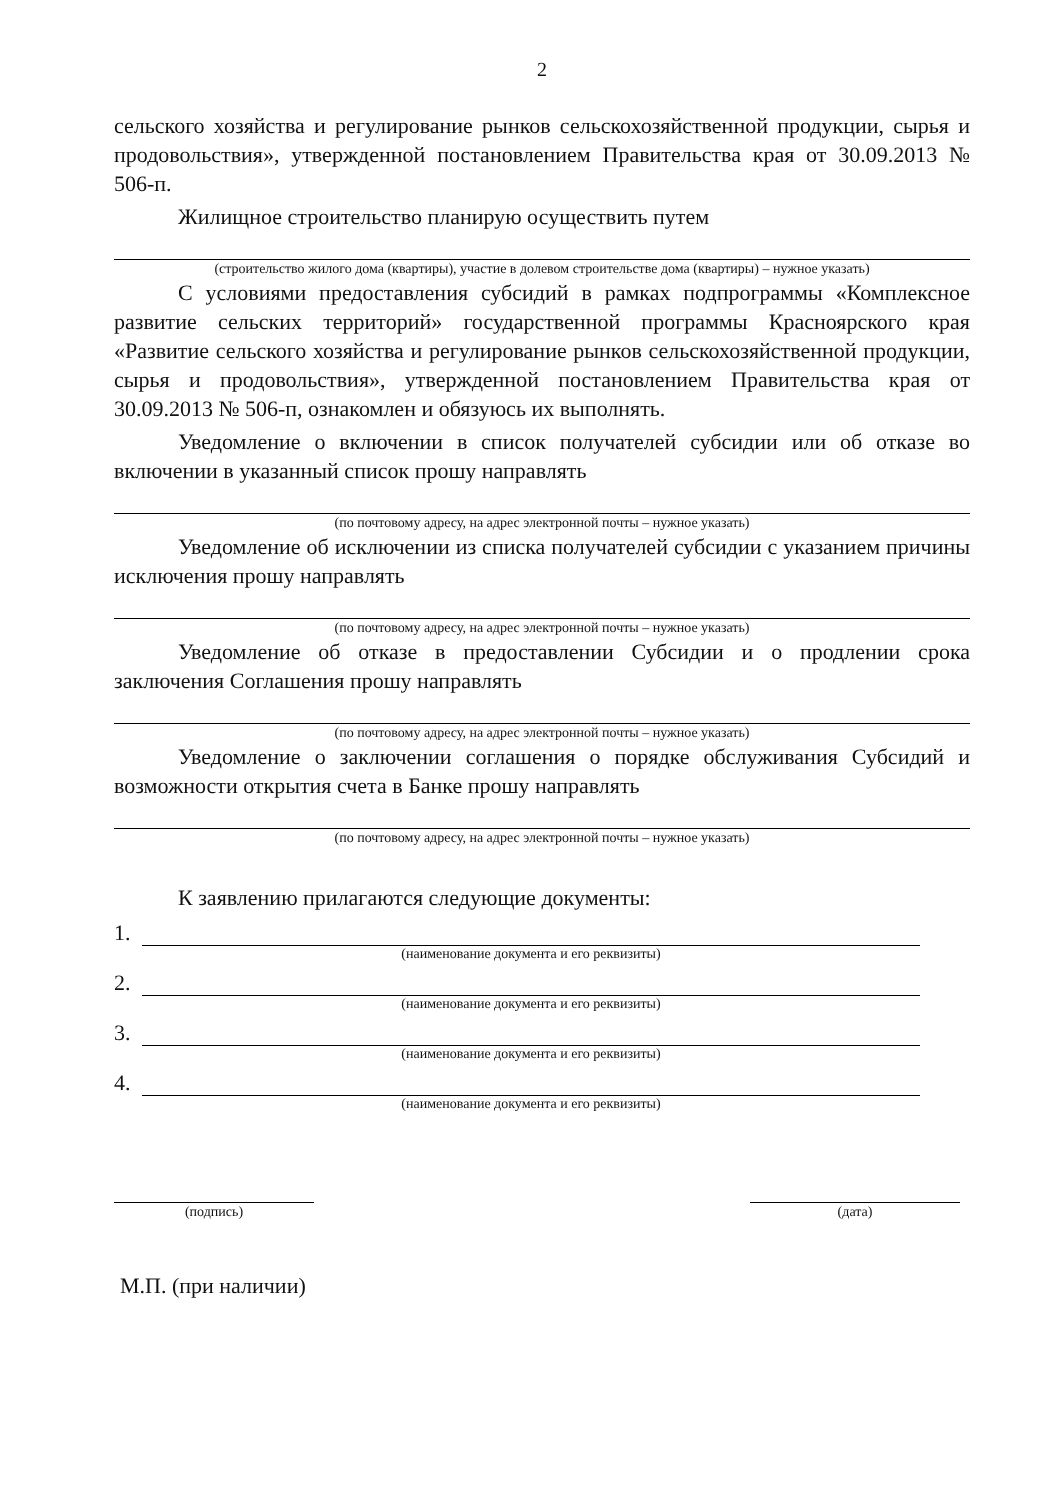2
сельского хозяйства и регулирование рынков сельскохозяйственной продукции, сырья и продовольствия», утвержденной постановлением Правительства края от 30.09.2013 № 506-п.
Жилищное строительство планирую осуществить путем
(строительство жилого дома (квартиры), участие в долевом строительстве дома (квартиры) – нужное указать)
С условиями предоставления субсидий в рамках подпрограммы «Комплексное развитие сельских территорий» государственной программы Красноярского края «Развитие сельского хозяйства и регулирование рынков сельскохозяйственной продукции, сырья и продовольствия», утвержденной постановлением Правительства края от 30.09.2013 № 506-п, ознакомлен и обязуюсь их выполнять.
Уведомление о включении в список получателей субсидии или об отказе во включении в указанный список прошу направлять
(по почтовому адресу, на адрес электронной почты – нужное указать)
Уведомление об исключении из списка получателей субсидии с указанием причины исключения прошу направлять
(по почтовому адресу, на адрес электронной почты – нужное указать)
Уведомление об отказе в предоставлении Субсидии и о продлении срока заключения Соглашения прошу направлять
(по почтовому адресу, на адрес электронной почты – нужное указать)
Уведомление о заключении соглашения о порядке обслуживания Субсидий и возможности открытия счета в Банке прошу направлять
(по почтовому адресу, на адрес электронной почты – нужное указать)
К заявлению прилагаются следующие документы:
1.
(наименование документа и его реквизиты)
2.
(наименование документа и его реквизиты)
3.
(наименование документа и его реквизиты)
4.
(наименование документа и его реквизиты)
(подпись) (дата)
М.П. (при наличии)